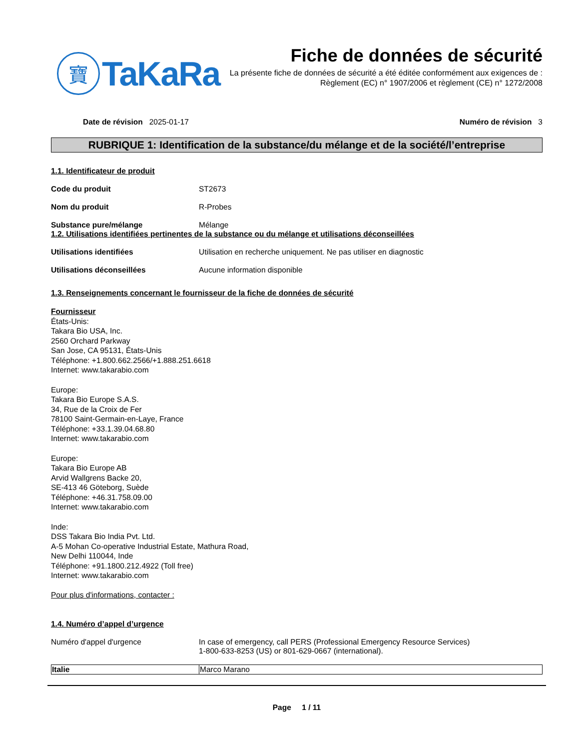寶
TaKaRa
Fiche de données de sécurité
La présente fiche de données de sécurité a été éditée conformément aux exigences de :
Règlement (EC) n° 1907/2006 et règlement (CE) n° 1272/2008
Date de révision 2025-01-17 Numéro de révision 3
RUBRIQUE 1: Identification de la substance/du mélange et de la société/l’entreprise
1.1. Identificateur de produit
Code du produit ST2673
Nom du produit R-Probes
Substance pure/mélange Mélange
1.2. Utilisations identifiées pertinentes de la substance ou du mélange et utilisations déconseillées
Utilisations identifiées Utilisation en recherche uniquement. Ne pas utiliser en diagnostic
Utilisations déconseillées Aucune information disponible
1.3. Renseignements concernant le fournisseur de la fiche de données de sécurité
Fournisseur
États-Unis:
Takara Bio USA, Inc.
2560 Orchard Parkway
San Jose, CA 95131, États-Unis
Téléphone: +1.800.662.2566/+1.888.251.6618
Internet: www.takarabio.com
Europe:
Takara Bio Europe S.A.S.
34, Rue de la Croix de Fer
78100 Saint-Germain-en-Laye, France
Téléphone: +33.1.39.04.68.80
Internet: www.takarabio.com
Europe:
Takara Bio Europe AB
Arvid Wallgrens Backe 20,
SE-413 46 Göteborg, Suède
Téléphone: +46.31.758.09.00
Internet: www.takarabio.com
Inde:
DSS Takara Bio India Pvt. Ltd.
A-5 Mohan Co-operative Industrial Estate, Mathura Road,
New Delhi 110044, Inde
Téléphone: +91.1800.212.4922 (Toll free)
Internet: www.takarabio.com
Pour plus d'informations, contacter :
1.4. Numéro d’appel d’urgence
Numéro d'appel d'urgence In case of emergency, call PERS (Professional Emergency Resource Services)
1-800-633-8253 (US) or 801-629-0667 (international).
| Italie | Marco Marano |
Page 1 / 11